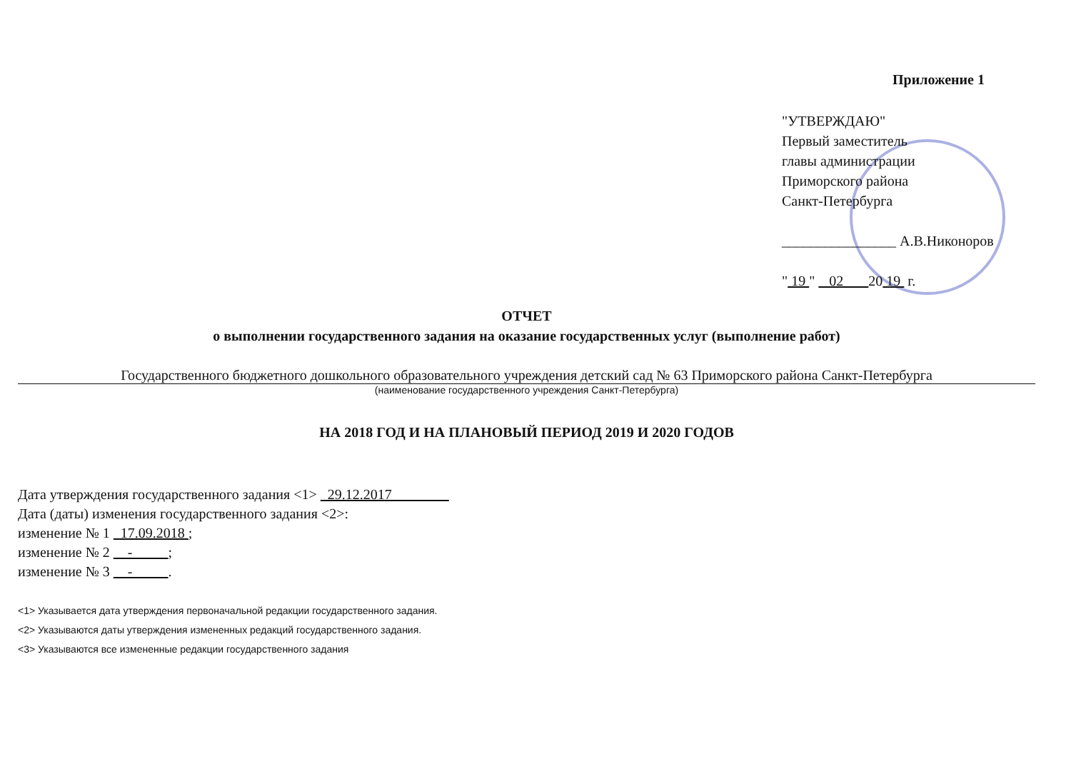Приложение 1
"УТВЕРЖДАЮ"
Первый заместитель
главы администрации
Приморского района
Санкт-Петербурга
________________ А.В.Никоноров
" 19 " 02 20 19 г.
ОТЧЕТ
о выполнении государственного задания на оказание государственных услуг (выполнение работ)
Государственного бюджетного дошкольного образовательного учреждения детский сад № 63 Приморского района Санкт-Петербурга
(наименование государственного учреждения Санкт-Петербурга)
НА 2018 ГОД И НА ПЛАНОВЫЙ ПЕРИОД 2019 И 2020 ГОДОВ
Дата утверждения государственного задания <1> 29.12.2017
Дата (даты) изменения государственного задания <2>:
изменение № 1 17.09.2018 ;
изменение № 2 - ;
изменение № 3 - .
<1> Указывается дата утверждения первоначальной редакции государственного задания.
<2> Указываются даты утверждения измененных редакций государственного задания.
<3> Указываются все измененные редакции государственного задания